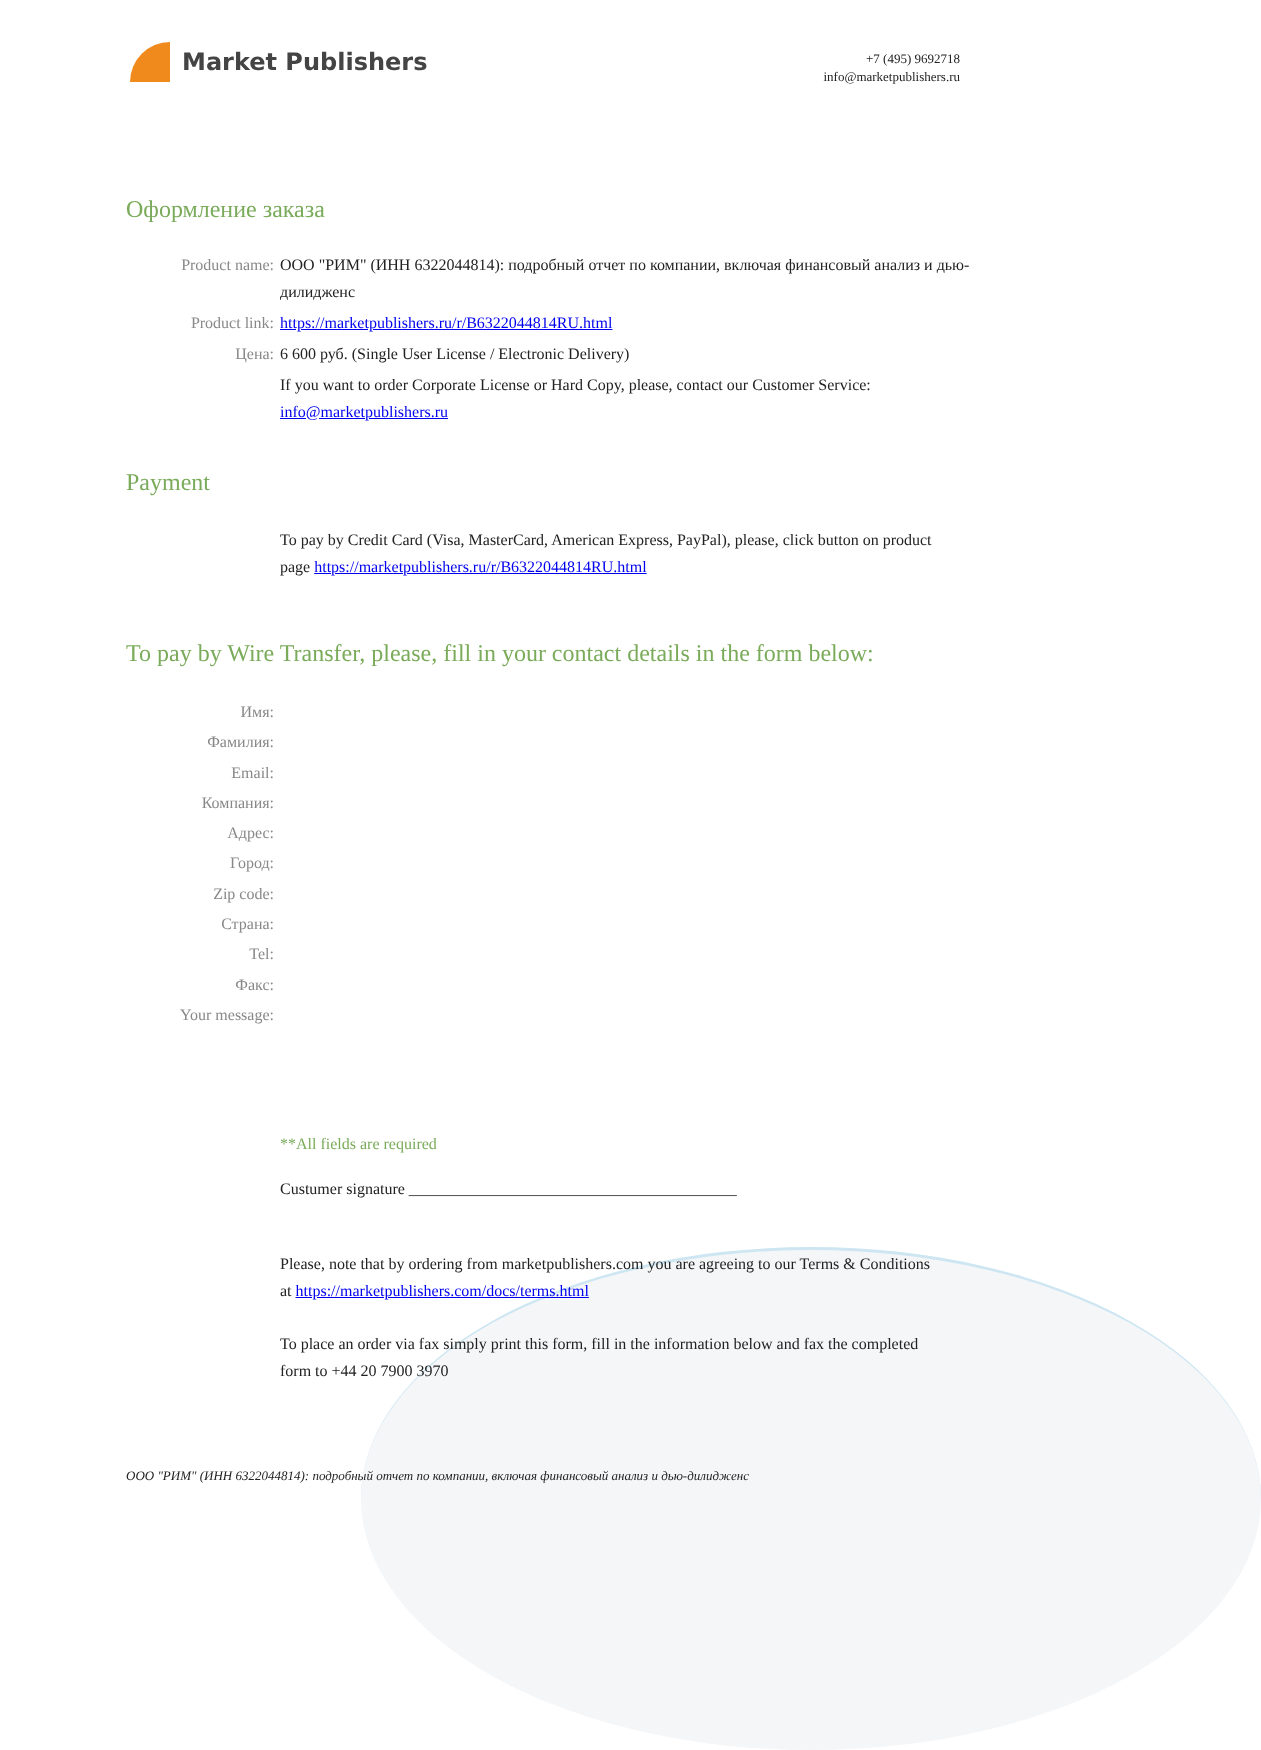Market Publishers
+7 (495) 9692718
info@marketpublishers.ru
Оформление заказа
Product name: ООО "РИМ" (ИНН 6322044814): подробный отчет по компании, включая финансовый анализ и дью-дилидженс
Product link: https://marketpublishers.ru/r/B6322044814RU.html
Цена: 6 600 руб. (Single User License / Electronic Delivery)
If you want to order Corporate License or Hard Copy, please, contact our Customer Service:
info@marketpublishers.ru
Payment
To pay by Credit Card (Visa, MasterCard, American Express, PayPal), please, click button on product page https://marketpublishers.ru/r/B6322044814RU.html
To pay by Wire Transfer, please, fill in your contact details in the form below:
Имя:
Фамилия:
Email:
Компания:
Адрес:
Город:
Zip code:
Страна:
Tel:
Факс:
Your message:
**All fields are required
Custumer signature _________________________________________
Please, note that by ordering from marketpublishers.com you are agreeing to our Terms & Conditions at https://marketpublishers.com/docs/terms.html
To place an order via fax simply print this form, fill in the information below and fax the completed form to +44 20 7900 3970
ООО "РИМ" (ИНН 6322044814): подробный отчет по компании, включая финансовый анализ и дью-дилидженс